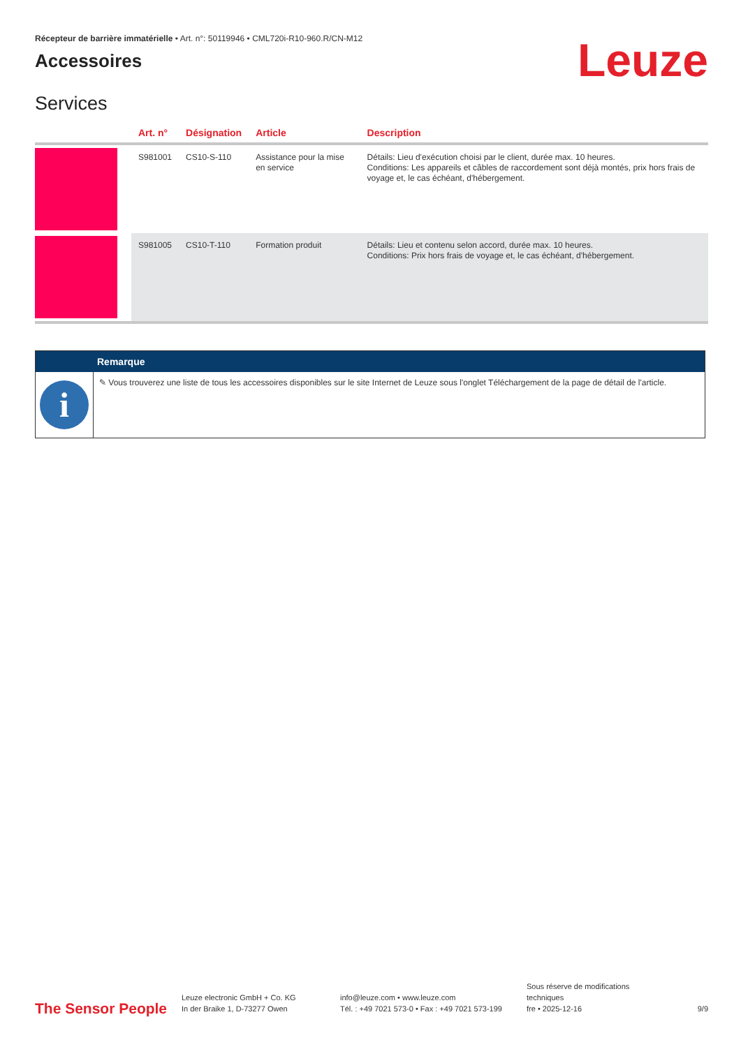Récepteur de barrière immatérielle • Art. n°: 50119946 • CML720i-R10-960.R/CN-M12
Leuze
Accessoires
Services
| | Art. n° | Désignation | Article | Description |
| --- | --- | --- | --- | --- |
| | S981001 | CS10-S-110 | Assistance pour la mise en service | Détails: Lieu d'exécution choisi par le client, durée max. 10 heures. Conditions: Les appareils et câbles de raccordement sont déjà montés, prix hors frais de voyage et, le cas échéant, d'hébergement. |
| | S981005 | CS10-T-110 | Formation produit | Détails: Lieu et contenu selon accord, durée max. 10 heures. Conditions: Prix hors frais de voyage et, le cas échéant, d'hébergement. |
Remarque
i
✎ Vous trouverez une liste de tous les accessoires disponibles sur le site Internet de Leuze sous l'onglet Téléchargement de la page de détail de l'article.
The Sensor People
Leuze electronic GmbH + Co. KG
In der Braike 1, D-73277 Owen
info@leuze.com • www.leuze.com
Tél. : +49 7021 573-0 • Fax : +49 7021 573-199
Sous réserve de modifications
techniques
fre • 2025-12-16
9/9